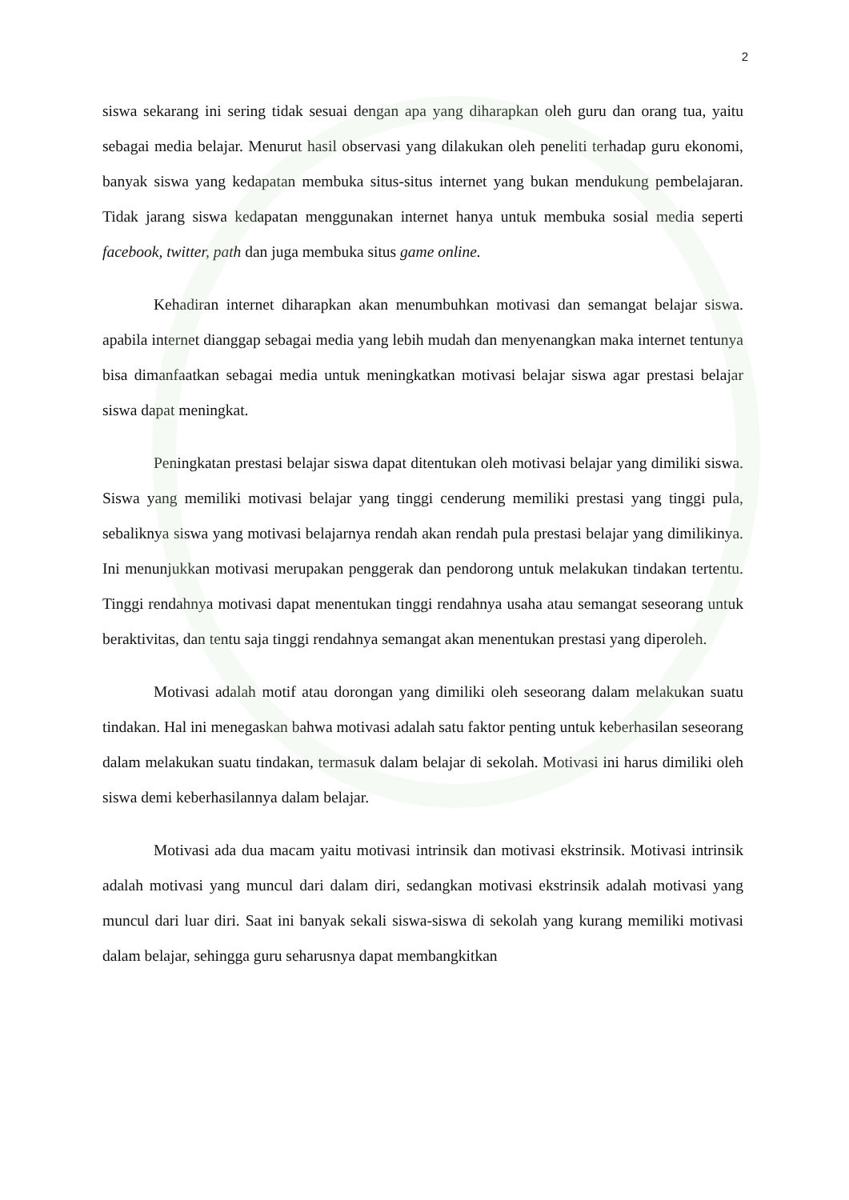2
siswa sekarang ini sering tidak sesuai dengan apa yang diharapkan oleh guru dan orang tua, yaitu sebagai media belajar. Menurut hasil observasi yang dilakukan oleh peneliti terhadap guru ekonomi, banyak siswa yang kedapatan membuka situs-situs internet yang bukan mendukung pembelajaran. Tidak jarang siswa kedapatan menggunakan internet hanya untuk membuka sosial media seperti facebook, twitter, path dan juga membuka situs game online.
Kehadiran internet diharapkan akan menumbuhkan motivasi dan semangat belajar siswa. apabila internet dianggap sebagai media yang lebih mudah dan menyenangkan maka internet tentunya bisa dimanfaatkan sebagai media untuk meningkatkan motivasi belajar siswa agar prestasi belajar siswa dapat meningkat.
Peningkatan prestasi belajar siswa dapat ditentukan oleh motivasi belajar yang dimiliki siswa. Siswa yang memiliki motivasi belajar yang tinggi cenderung memiliki prestasi yang tinggi pula, sebaliknya siswa yang motivasi belajarnya rendah akan rendah pula prestasi belajar yang dimilikinya. Ini menunjukkan motivasi merupakan penggerak dan pendorong untuk melakukan tindakan tertentu. Tinggi rendahnya motivasi dapat menentukan tinggi rendahnya usaha atau semangat seseorang untuk beraktivitas, dan tentu saja tinggi rendahnya semangat akan menentukan prestasi yang diperoleh.
Motivasi adalah motif atau dorongan yang dimiliki oleh seseorang dalam melakukan suatu tindakan. Hal ini menegaskan bahwa motivasi adalah satu faktor penting untuk keberhasilan seseorang dalam melakukan suatu tindakan, termasuk dalam belajar di sekolah. Motivasi ini harus dimiliki oleh siswa demi keberhasilannya dalam belajar.
Motivasi ada dua macam yaitu motivasi intrinsik dan motivasi ekstrinsik. Motivasi intrinsik adalah motivasi yang muncul dari dalam diri, sedangkan motivasi ekstrinsik adalah motivasi yang muncul dari luar diri. Saat ini banyak sekali siswa-siswa di sekolah yang kurang memiliki motivasi dalam belajar, sehingga guru seharusnya dapat membangkitkan